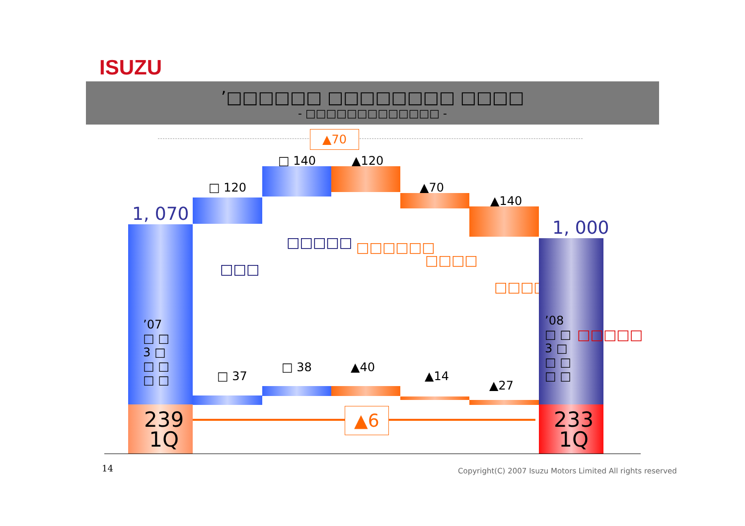ISUZU
’□□□□□□ □□□□□□□□ □□□□
- □□□□□□□□□□□□□ -
▲70
1, 070
’07
□ □
3 □
□ □
□ □
□ 120
□□□
□ 140
□□□□□
▲120
□□□□□□
▲70
□□□□
▲140
□□□□□□
1, 000
’08
□ □
3 □
□ □
□ □
□□□□□
□ 37
□ 38 ▲40
▲14
▲27
239
1Q
▲6
233
1Q
14 Copyright(C) 2007 Isuzu Motors Limited All rights reserved